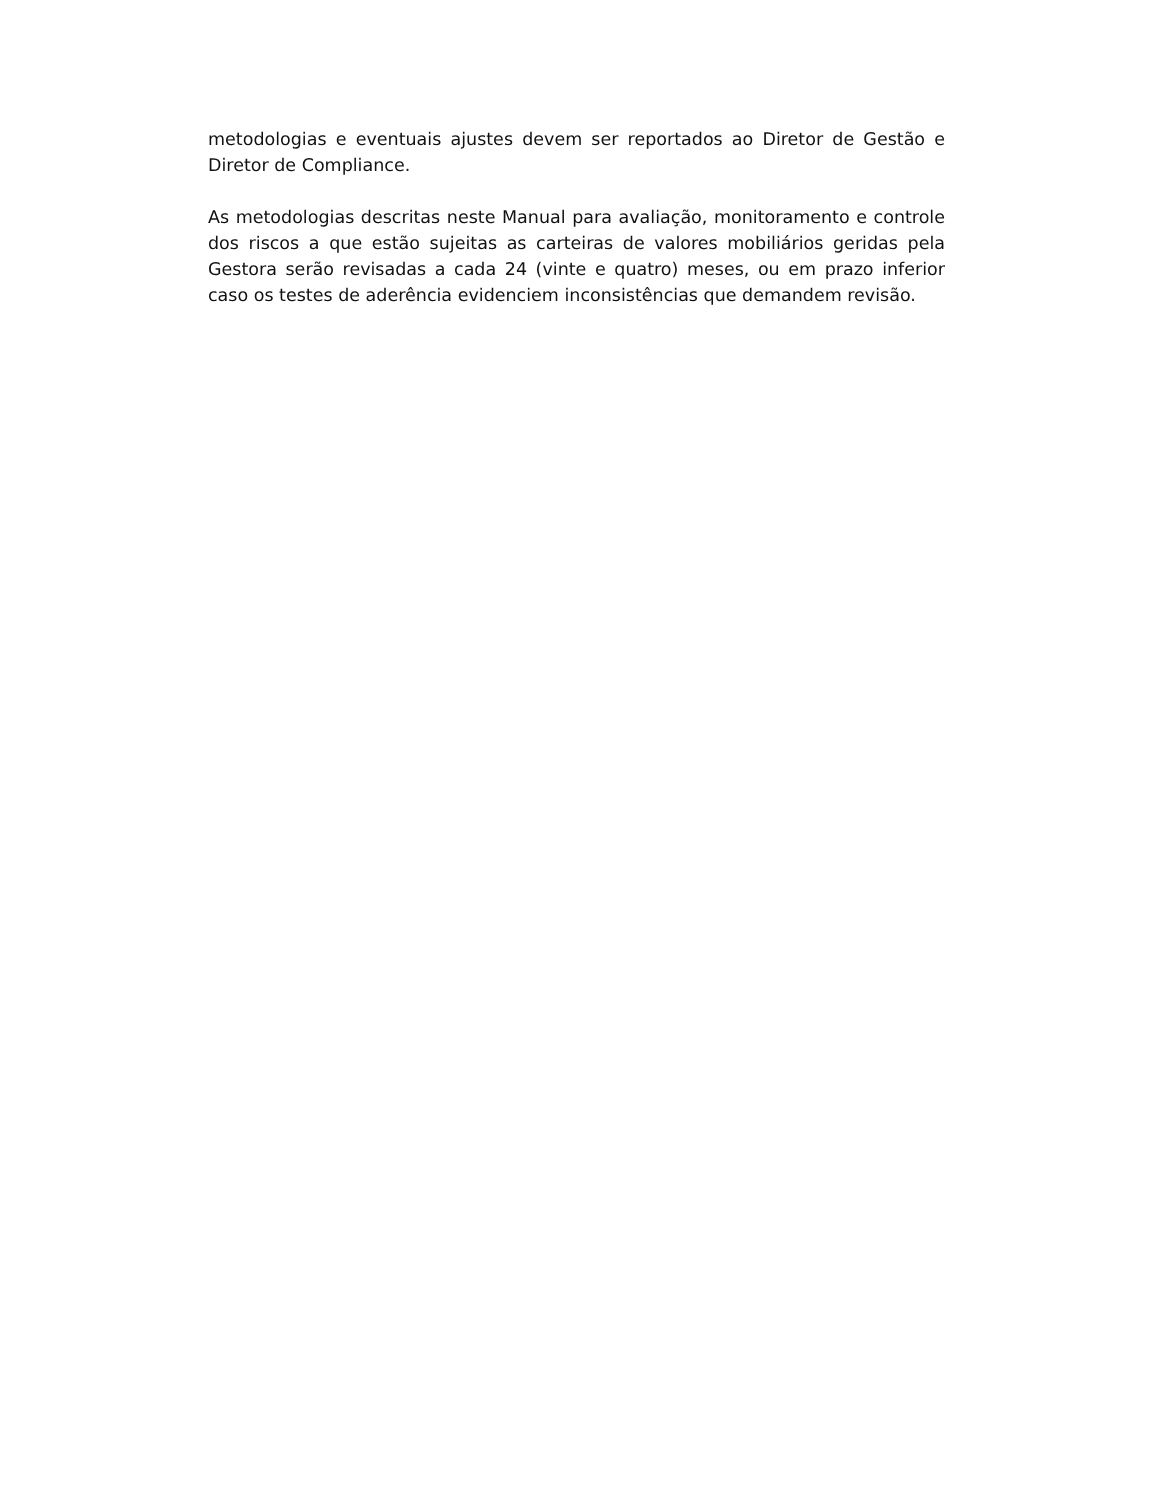metodologias e eventuais ajustes devem ser reportados ao Diretor de Gestão e Diretor de Compliance.
As metodologias descritas neste Manual para avaliação, monitoramento e controle dos riscos a que estão sujeitas as carteiras de valores mobiliários geridas pela Gestora serão revisadas a cada 24 (vinte e quatro) meses, ou em prazo inferior caso os testes de aderência evidenciem inconsistências que demandem revisão.